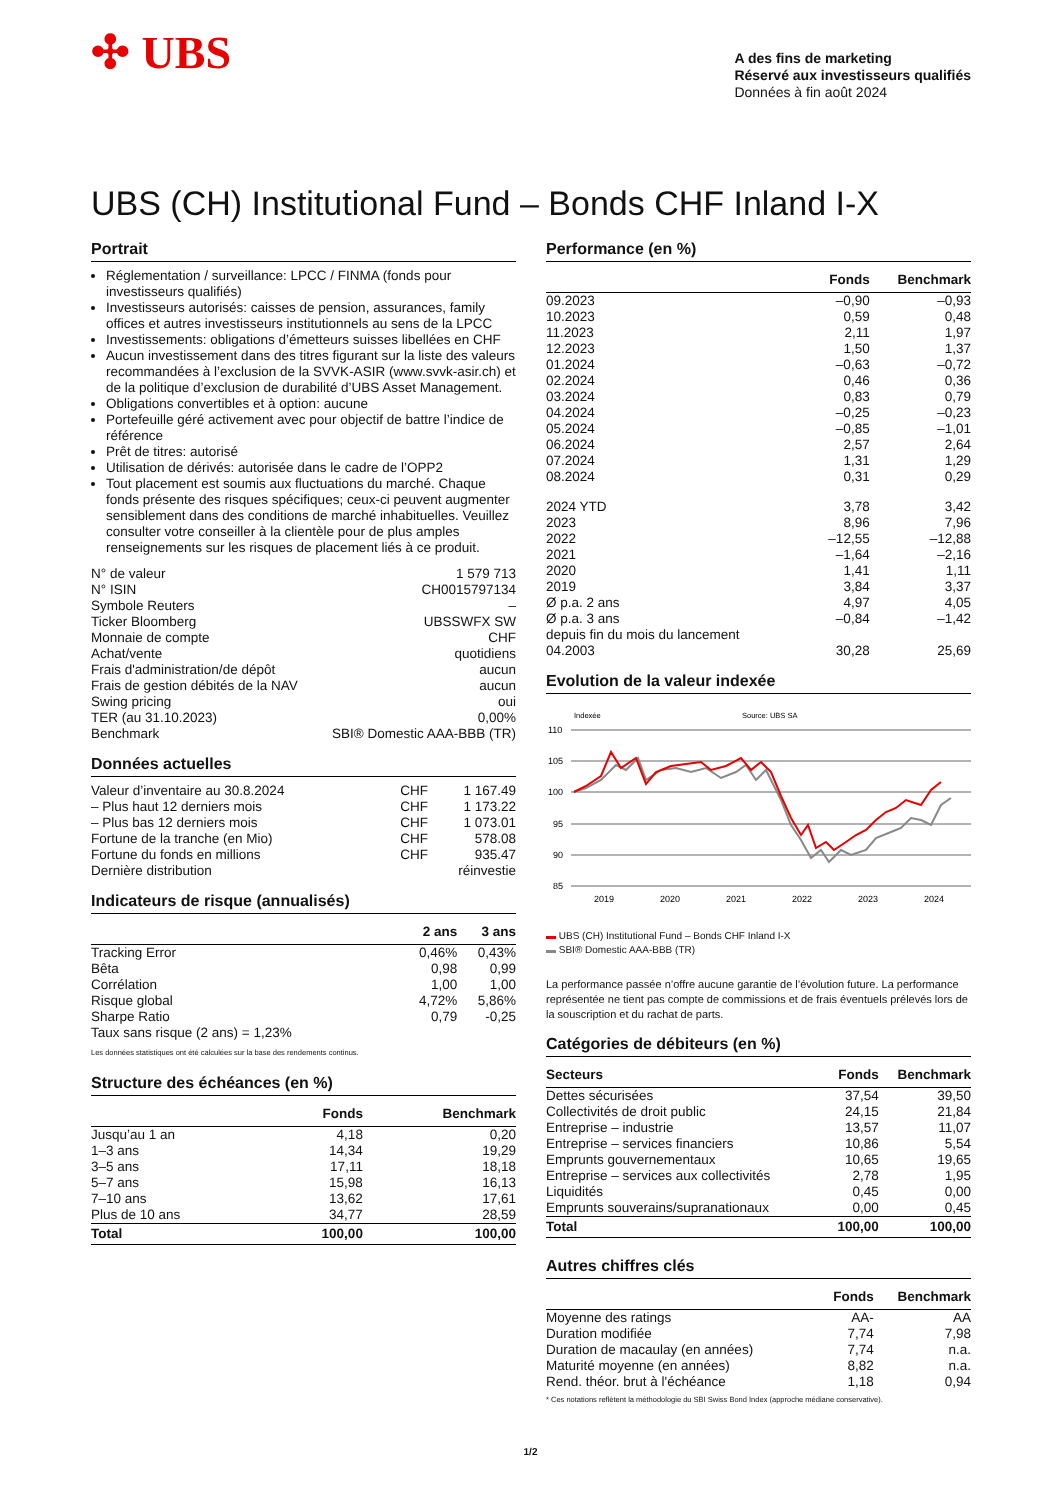✣ UBS
A des fins de marketing
Réservé aux investisseurs qualifiés
Données à fin août 2024
UBS (CH) Institutional Fund – Bonds CHF Inland I-X
Portrait
Réglementation / surveillance: LPCC / FINMA (fonds pour investisseurs qualifiés)
Investisseurs autorisés: caisses de pension, assurances, family offices et autres investisseurs institutionnels au sens de la LPCC
Investissements: obligations d’émetteurs suisses libellées en CHF
Aucun investissement dans des titres figurant sur la liste des valeurs recommandées à l’exclusion de la SVVK-ASIR (www.svvk-asir.ch) et de la politique d’exclusion de durabilité d’UBS Asset Management.
Obligations convertibles et à option: aucune
Portefeuille géré activement avec pour objectif de battre l’indice de référence
Prêt de titres: autorisé
Utilisation de dérivés: autorisée dans le cadre de l’OPP2
Tout placement est soumis aux fluctuations du marché. Chaque fonds présente des risques spécifiques; ceux-ci peuvent augmenter sensiblement dans des conditions de marché inhabituelles. Veuillez consulter votre conseiller à la clientèle pour de plus amples renseignements sur les risques de placement liés à ce produit.
| N° de valeur | 1 579 713 |
| N° ISIN | CH0015797134 |
| Symbole Reuters | – |
| Ticker Bloomberg | UBSSWFX SW |
| Monnaie de compte | CHF |
| Achat/vente | quotidiens |
| Frais d'administration/de dépôt | aucun |
| Frais de gestion débités de la NAV | aucun |
| Swing pricing | oui |
| TER (au 31.10.2023) | 0,00% |
| Benchmark | SBI® Domestic AAA-BBB (TR) |
Données actuelles
| Valeur d’inventaire au 30.8.2024 | CHF | 1 167.49 |
| – Plus haut 12 derniers mois | CHF | 1 173.22 |
| – Plus bas 12 derniers mois | CHF | 1 073.01 |
| Fortune de la tranche (en Mio) | CHF | 578.08 |
| Fortune du fonds en millions | CHF | 935.47 |
| Dernière distribution | | réinvestie |
Indicateurs de risque (annualisés)
| | 2 ans | 3 ans |
| --- | --- | --- |
| Tracking Error | 0,46% | 0,43% |
| Bêta | 0,98 | 0,99 |
| Corrélation | 1,00 | 1,00 |
| Risque global | 4,72% | 5,86% |
| Sharpe Ratio | 0,79 | -0,25 |
| Taux sans risque (2 ans) = 1,23% | | |
Les données statistiques ont été calculées sur la base des rendements continus.
Structure des échéances (en %)
| | Fonds | Benchmark |
| --- | --- | --- |
| Jusqu’au 1 an | 4,18 | 0,20 |
| 1–3 ans | 14,34 | 19,29 |
| 3–5 ans | 17,11 | 18,18 |
| 5–7 ans | 15,98 | 16,13 |
| 7–10 ans | 13,62 | 17,61 |
| Plus de 10 ans | 34,77 | 28,59 |
| Total | 100,00 | 100,00 |
Performance (en %)
| | Fonds | Benchmark |
| --- | --- | --- |
| 09.2023 | –0,90 | –0,93 |
| 10.2023 | 0,59 | 0,48 |
| 11.2023 | 2,11 | 1,97 |
| 12.2023 | 1,50 | 1,37 |
| 01.2024 | –0,63 | –0,72 |
| 02.2024 | 0,46 | 0,36 |
| 03.2024 | 0,83 | 0,79 |
| 04.2024 | –0,25 | –0,23 |
| 05.2024 | –0,85 | –1,01 |
| 06.2024 | 2,57 | 2,64 |
| 07.2024 | 1,31 | 1,29 |
| 08.2024 | 0,31 | 0,29 |
| 2024 YTD | 3,78 | 3,42 |
| 2023 | 8,96 | 7,96 |
| 2022 | –12,55 | –12,88 |
| 2021 | –1,64 | –2,16 |
| 2020 | 1,41 | 1,11 |
| 2019 | 3,84 | 3,37 |
| Ø p.a. 2 ans | 4,97 | 4,05 |
| Ø p.a. 3 ans | –0,84 | –1,42 |
| depuis fin du mois du lancement 04.2003 | 30,28 | 25,69 |
Evolution de la valeur indexée
Indexée
Source: UBS SA
110
105
100
95
90
85
2019
2020
2021
2022
2023
2024
▬ UBS (CH) Institutional Fund – Bonds CHF Inland I-X
▬ SBI® Domestic AAA-BBB (TR)
La performance passée n’offre aucune garantie de l’évolution future. La performance représentée ne tient pas compte de commissions et de frais éventuels prélevés lors de la souscription et du rachat de parts.
Catégories de débiteurs (en %)
| Secteurs | Fonds | Benchmark |
| --- | --- | --- |
| Dettes sécurisées | 37,54 | 39,50 |
| Collectivités de droit public | 24,15 | 21,84 |
| Entreprise – industrie | 13,57 | 11,07 |
| Entreprise – services financiers | 10,86 | 5,54 |
| Emprunts gouvernementaux | 10,65 | 19,65 |
| Entreprise – services aux collectivités | 2,78 | 1,95 |
| Liquidités | 0,45 | 0,00 |
| Emprunts souverains/supranationaux | 0,00 | 0,45 |
| Total | 100,00 | 100,00 |
Autres chiffres clés
| | Fonds | Benchmark |
| --- | --- | --- |
| Moyenne des ratings | AA- | AA |
| Duration modifiée | 7,74 | 7,98 |
| Duration de macaulay (en années) | 7,74 | n.a. |
| Maturité moyenne (en années) | 8,82 | n.a. |
| Rend. théor. brut à l'échéance | 1,18 | 0,94 |
* Ces notations reflètent la méthodologie du SBI Swiss Bond Index (approche médiane conservative).
1/2